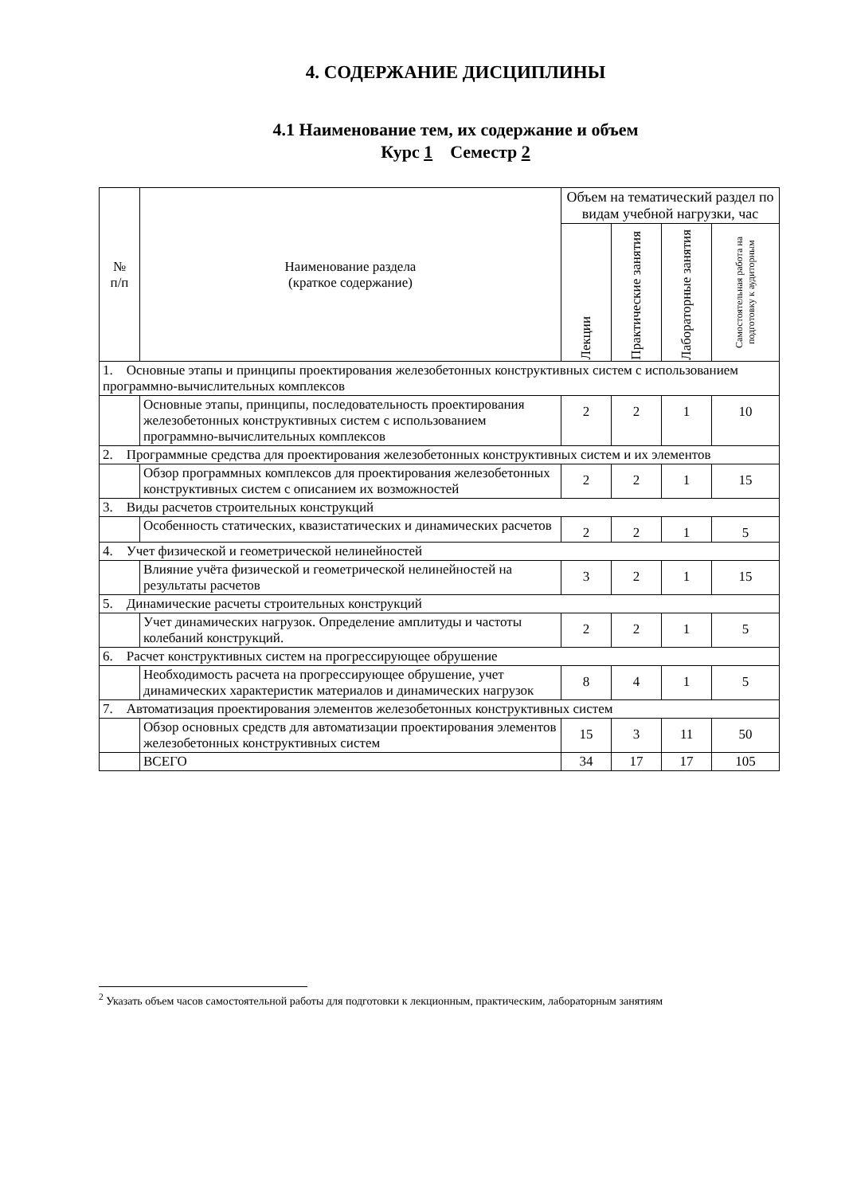4. СОДЕРЖАНИЕ ДИСЦИПЛИНЫ
4.1 Наименование тем, их содержание и объем
Курс 1 Семестр 2
| № п/п | Наименование раздела (краткое содержание) | Объем на тематический раздел по видам учебной нагрузки, час | | | |
| --- | --- | --- | --- | --- | --- |
| | | Лекции | Практические занятия | Лабораторные занятия | Самостоятельная работа на подготовку к аудиторным |
| 1. Основные этапы и принципы проектирования железобетонных конструктивных систем с использованием программно-вычислительных комплексов | | | | | |
| | Основные этапы, принципы, последовательность проектирования железобетонных конструктивных систем с использованием программно-вычислительных комплексов | 2 | 2 | 1 | 10 |
| 2. Программные средства для проектирования железобетонных конструктивных систем и их элементов | | | | | |
| | Обзор программных комплексов для проектирования железобетонных конструктивных систем с описанием их возможностей | 2 | 2 | 1 | 15 |
| 3. Виды расчетов строительных конструкций | | | | | |
| | Особенность статических, квазистатических и динамических расчетов | 2 | 2 | 1 | 5 |
| 4. Учет физической и геометрической нелинейностей | | | | | |
| | Влияние учёта физической и геометрической нелинейностей на результаты расчетов | 3 | 2 | 1 | 15 |
| 5. Динамические расчеты строительных конструкций | | | | | |
| | Учет динамических нагрузок. Определение амплитуды и частоты колебаний конструкций. | 2 | 2 | 1 | 5 |
| 6. Расчет конструктивных систем на прогрессирующее обрушение | | | | | |
| | Необходимость расчета на прогрессирующее обрушение, учет динамических характеристик материалов и динамических нагрузок | 8 | 4 | 1 | 5 |
| 7. Автоматизация проектирования элементов железобетонных конструктивных систем | | | | | |
| | Обзор основных средств для автоматизации проектирования элементов железобетонных конструктивных систем | 15 | 3 | 11 | 50 |
| | ВСЕГО | 34 | 17 | 17 | 105 |
<sup>2</sup> Указать объем часов самостоятельной работы для подготовки к лекционным, практическим, лабораторным занятиям